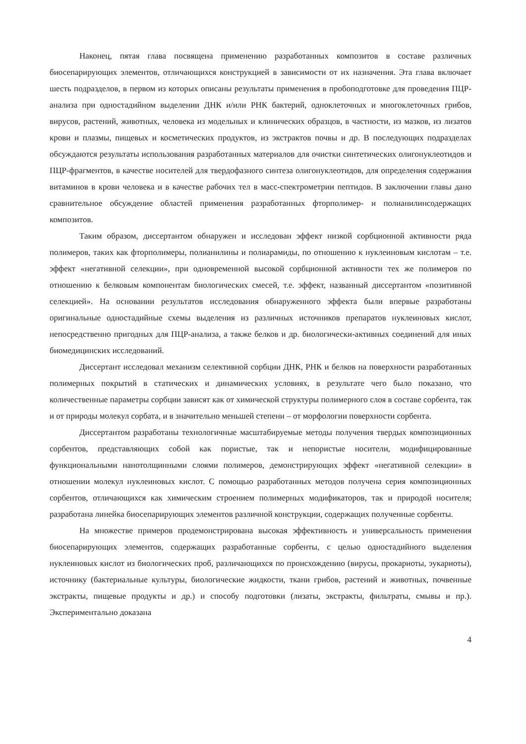Наконец, пятая глава посвящена применению разработанных композитов в составе различных биосепарирующих элементов, отличающихся конструкцией в зависимости от их назначения. Эта глава включает шесть подразделов, в первом из которых описаны результаты применения в пробоподготовке для проведения ПЦР-анализа при одностадийном выделении ДНК и/или РНК бактерий, одноклеточных и многоклеточных грибов, вирусов, растений, животных, человека из модельных и клинических образцов, в частности, из мазков, из лизатов крови и плазмы, пищевых и косметических продуктов, из экстрактов почвы и др. В последующих подразделах обсуждаются результаты использования разработанных материалов для очистки синтетических олигонуклеотидов и ПЦР-фрагментов, в качестве носителей для твердофазного синтеза олигонуклеотидов, для определения содержания витаминов в крови человека и в качестве рабочих тел в масс-спектрометрии пептидов. В заключении главы дано сравнительное обсуждение областей применения разработанных фторполимер- и полианилинсодержащих композитов.
Таким образом, диссертантом обнаружен и исследован эффект низкой сорбционной активности ряда полимеров, таких как фторполимеры, полианилины и полиарамиды, по отношению к нуклеиновым кислотам – т.е. эффект «негативной селекции», при одновременной высокой сорбционной активности тех же полимеров по отношению к белковым компонентам биологических смесей, т.е. эффект, названный диссертантом «позитивной селекцией». На основании результатов исследования обнаруженного эффекта были впервые разработаны оригинальные одностадийные схемы выделения из различных источников препаратов нуклеиновых кислот, непосредственно пригодных для ПЦР-анализа, а также белков и др. биологически-активных соединений для иных биомедицинских исследований.
Диссертант исследовал механизм селективной сорбции ДНК, РНК и белков на поверхности разработанных полимерных покрытий в статических и динамических условиях, в результате чего было показано, что количественные параметры сорбции зависят как от химической структуры полимерного слоя в составе сорбента, так и от природы молекул сорбата, и в значительно меньшей степени – от морфологии поверхности сорбента.
Диссертантом разработаны технологичные масштабируемые методы получения твердых композиционных сорбентов, представляющих собой как пористые, так и непористые носители, модифицированные функциональными нанотолщинными слоями полимеров, демонстрирующих эффект «негативной селекции» в отношении молекул нуклеиновых кислот. С помощью разработанных методов получена серия композиционных сорбентов, отличающихся как химическим строением полимерных модификаторов, так и природой носителя; разработана линейка биосепарирующих элементов различной конструкции, содержащих полученные сорбенты.
На множестве примеров продемонстрирована высокая эффективность и универсальность применения биосепарирующих элементов, содержащих разработанные сорбенты, с целью одностадийного выделения нуклеиновых кислот из биологических проб, различающихся по происхождению (вирусы, прокариоты, эукариоты), источнику (бактериальные культуры, биологические жидкости, ткани грибов, растений и животных, почвенные экстракты, пищевые продукты и др.) и способу подготовки (лизаты, экстракты, фильтраты, смывы и пр.). Экспериментально доказана
4